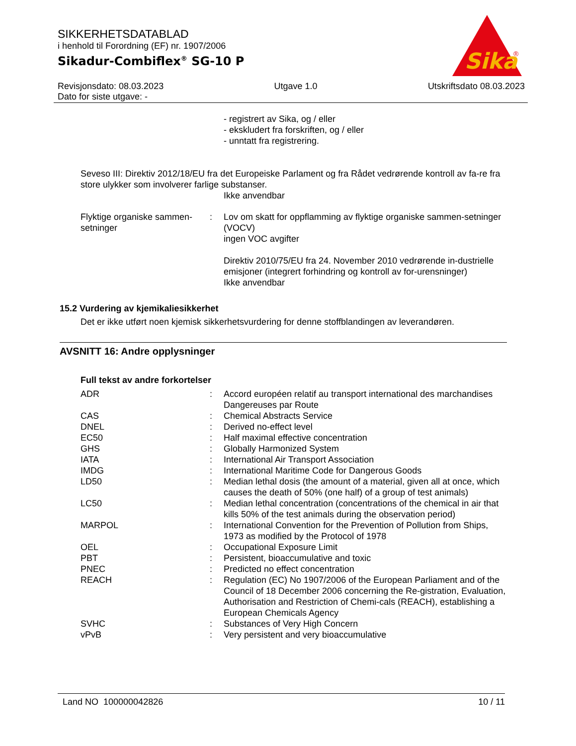SIKKERHETSDATABLAD
i henhold til Forordning (EF) nr. 1907/2006
Sikadur-Combiflex<sup>®</sup> SG-10 P
Sika
®
Revisjonsdato: 08.03.2023 Utgave 1.0 Utskriftsdato 08.03.2023
Dato for siste utgave: -
- registrert av Sika, og / eller
- ekskludert fra forskriften, og / eller
- unntatt fra registrering.
Seveso III: Direktiv 2012/18/EU fra det Europeiske Parlament og fra Rådet vedrørende kontroll av fa-re fra store ulykker som involverer farlige substanser.
Ikke anvendbar
| Flyktige organiske sammen-setninger | : | Lov om skatt for oppflamming av flyktige organiske sammen-setninger (VOCV) ingen VOC avgifter Direktiv 2010/75/EU fra 24. November 2010 vedrørende in-dustrielle emisjoner (integrert forhindring og kontroll av for-urensninger) Ikke anvendbar |
15.2 Vurdering av kjemikaliesikkerhet
Det er ikke utført noen kjemisk sikkerhetsvurdering for denne stoffblandingen av leverandøren.
AVSNITT 16: Andre opplysninger
Full tekst av andre forkortelser
| ADR | : | Accord européen relatif au transport international des marchandises Dangereuses par Route |
| CAS | : | Chemical Abstracts Service |
| DNEL | : | Derived no-effect level |
| EC50 | : | Half maximal effective concentration |
| GHS | : | Globally Harmonized System |
| IATA | : | International Air Transport Association |
| IMDG | : | International Maritime Code for Dangerous Goods |
| LD50 | : | Median lethal dosis (the amount of a material, given all at once, which causes the death of 50% (one half) of a group of test animals) |
| LC50 | : | Median lethal concentration (concentrations of the chemical in air that kills 50% of the test animals during the observation period) |
| MARPOL | : | International Convention for the Prevention of Pollution from Ships, 1973 as modified by the Protocol of 1978 |
| OEL | : | Occupational Exposure Limit |
| PBT | : | Persistent, bioaccumulative and toxic |
| PNEC | : | Predicted no effect concentration |
| REACH | : | Regulation (EC) No 1907/2006 of the European Parliament and of the Council of 18 December 2006 concerning the Re-gistration, Evaluation, Authorisation and Restriction of Chemi-cals (REACH), establishing a European Chemicals Agency |
| SVHC | : | Substances of Very High Concern |
| vPvB | : | Very persistent and very bioaccumulative |
Land NO 100000042826 10 / 11